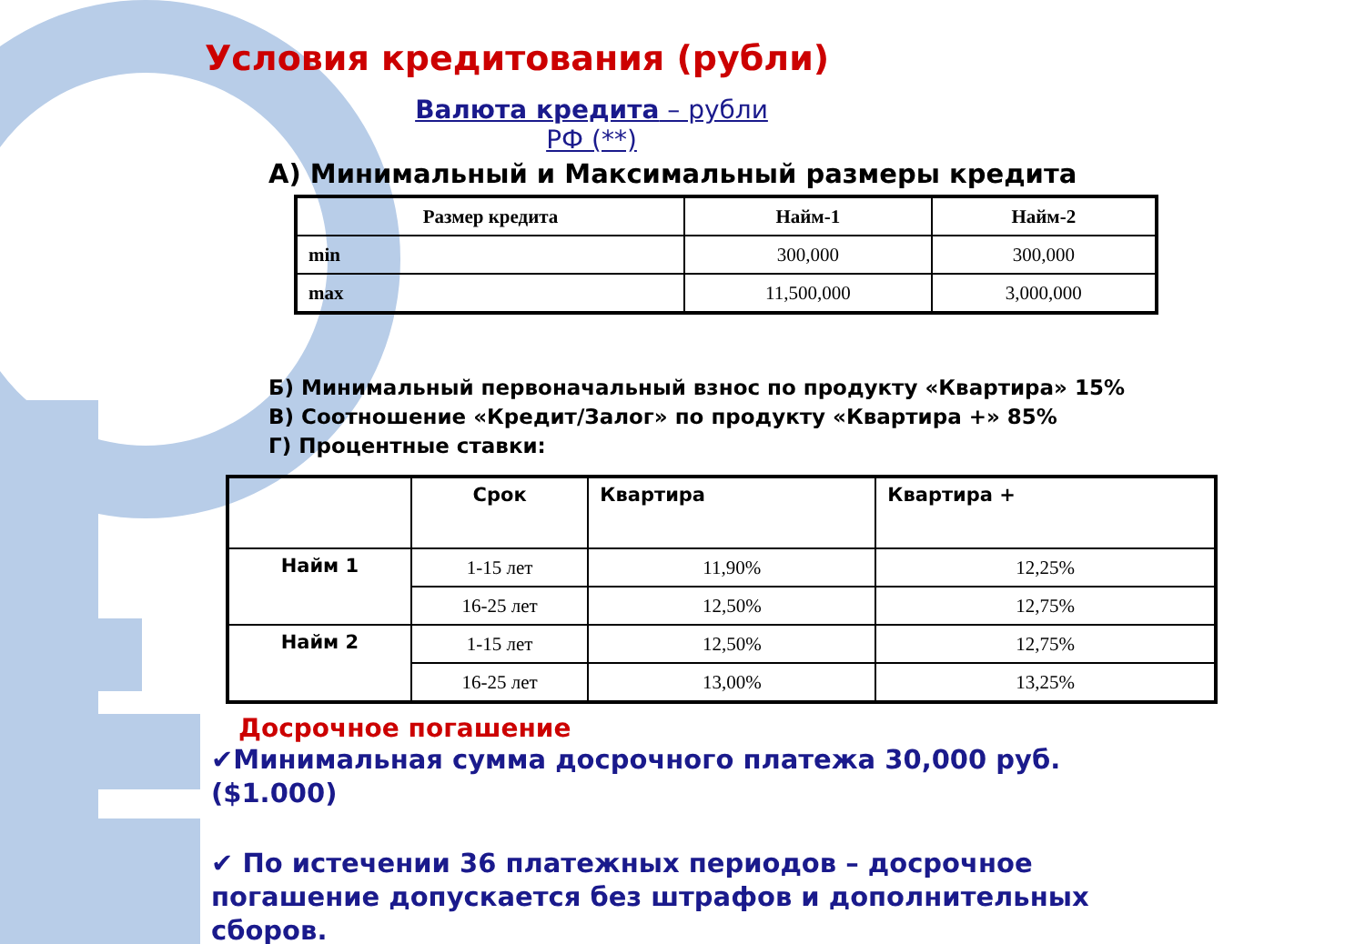Условия кредитования (рубли)
Валюта кредита – рубли РФ (**)
А) Минимальный и Максимальный размеры кредита
| Размер кредита | Найм-1 | Найм-2 |
| --- | --- | --- |
| min | 300,000 | 300,000 |
| max | 11,500,000 | 3,000,000 |
Б) Минимальный первоначальный взнос по продукту «Квартира» 15%
В) Соотношение «Кредит/Залог» по продукту «Квартира +» 85%
Г) Процентные ставки:
| | Срок | Квартира | Квартира + |
| --- | --- | --- | --- |
| Найм 1 | 1-15 лет | 11,90% | 12,25% |
| | 16-25 лет | 12,50% | 12,75% |
| Найм 2 | 1-15 лет | 12,50% | 12,75% |
| | 16-25 лет | 13,00% | 13,25% |
Досрочное погашение
✔Минимальная сумма досрочного платежа 30,000 руб.($1.000)
✔ По истечении 36 платежных периодов – досрочное погашение допускается без штрафов и дополнительных сборов.